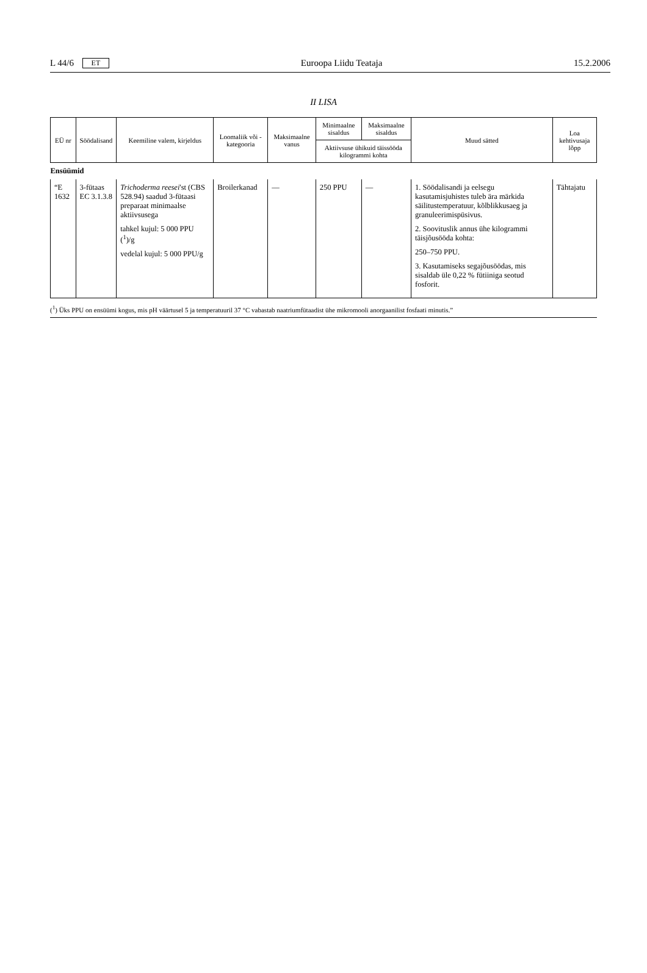L 44/6 ET Euroopa Liidu Teataja 15.2.2006
II LISA
| EÜ nr | Söödalisand | Keemiline valem, kirjeldus | Loomaliik või -kategooria | Maksimaalne vanus | Minimaalne sisaldus | Maksimaalne sisaldus | Muud sätted | Loa kehtivusaja lõpp |
| --- | --- | --- | --- | --- | --- | --- | --- | --- |
| | | | | | Aktiivsuse ühikuid täissööda kilogrammi kohta | | | |
| Ensüümid | | | | | | | | |
| “E 1632 | 3-fütaas EC 3.1.3.8 | Trichoderma reesei 'st (CBS 528.94) saadud 3-fütaasi preparaat minimaalse aktiivsusega tahkel kujul: 5 000 PPU (<sup>1</sup>)/g vedelal kujul: 5 000 PPU/g | Broilerkanad | — | 250 PPU | — | 1. Söödalisandi ja eelsegu kasutamisjuhistes tuleb ära märkida säilitustemperatuur, kõlblikkusaeg ja granuleerimispüsivus. 2. Soovituslik annus ühe kilogrammi täisjõusööda kohta: 250–750 PPU. 3. Kasutamiseks segajõusöödas, mis sisaldab üle 0,22 % fütiiniga seotud fosforit. | Tähtajatu |
(<sup>1</sup>) Üks PPU on ensüümi kogus, mis pH väärtusel 5 ja temperatuuril 37 °C vabastab naatriumfütaadist ühe mikromooli anorgaanilist fosfaati minutis.”